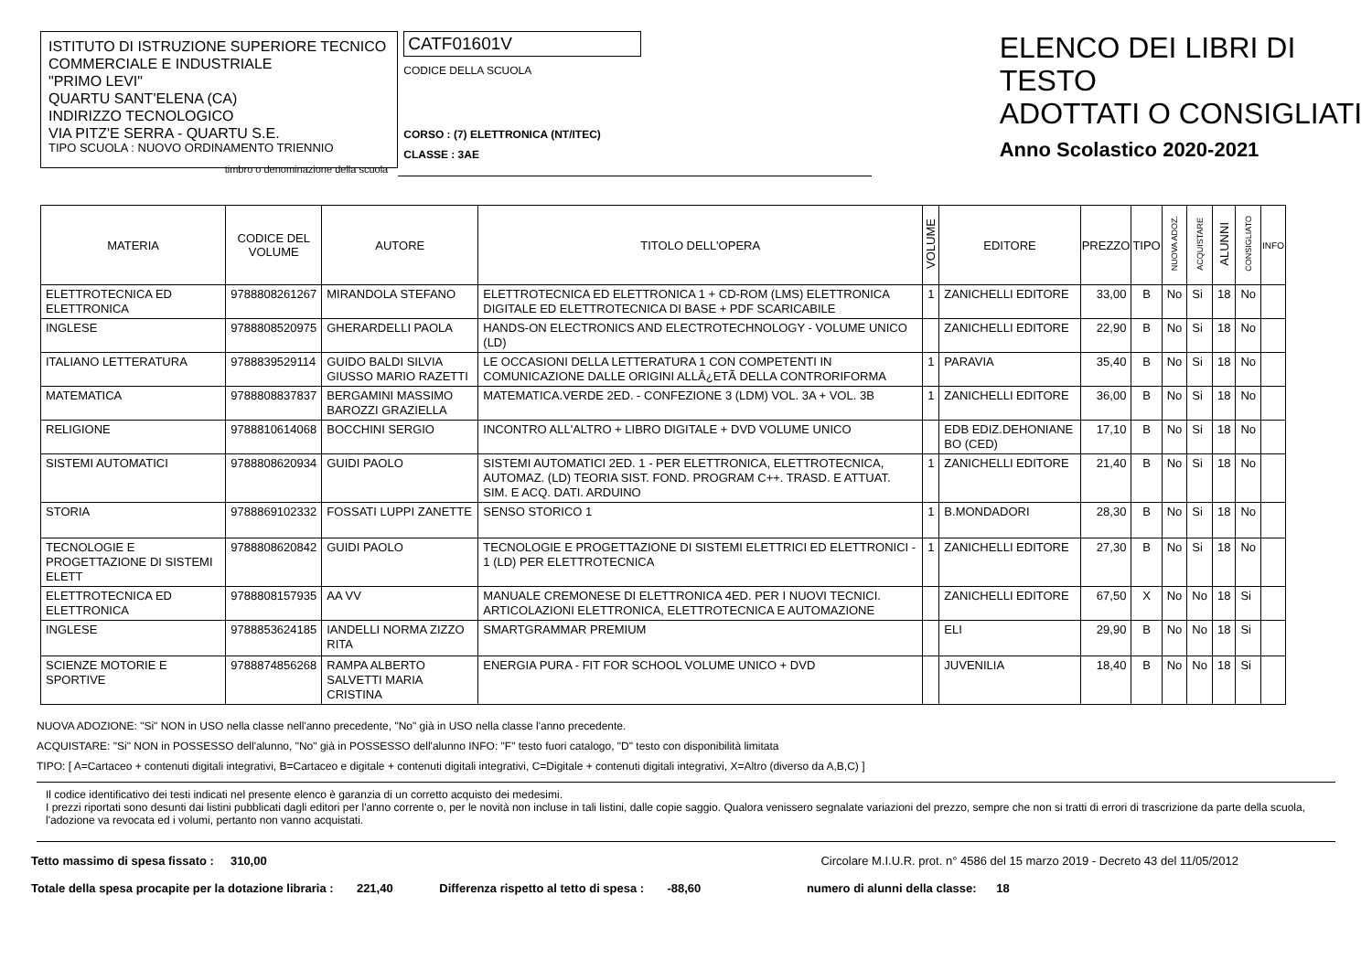ISTITUTO DI ISTRUZIONE SUPERIORE TECNICO COMMERCIALE E INDUSTRIALE
"PRIMO LEVI"
QUARTU SANT'ELENA (CA)
INDIRIZZO TECNOLOGICO
VIA PITZ'E SERRA - QUARTU S.E.
TIPO SCUOLA : NUOVO ORDINAMENTO TRIENNIO
timbro o denominazione della scuola
CATF01601V
CODICE DELLA SCUOLA
CORSO : (7) ELETTRONICA (NT/ITEC)
CLASSE : 3AE
ELENCO DEI LIBRI DI TESTO
ADOTTATI O CONSIGLIATI
Anno Scolastico 2020-2021
| MATERIA | CODICE DEL VOLUME | AUTORE | TITOLO DELL'OPERA | VOLUME | EDITORE | PREZZO | TIPO | NUOVA ADOZ. | ACQUISTARE | ALUNNI | CONSIGLIATO | INFO |
| --- | --- | --- | --- | --- | --- | --- | --- | --- | --- | --- | --- | --- |
| ELETTROTECNICA ED ELETTRONICA | 9788808261267 | MIRANDOLA STEFANO | ELETTROTECNICA ED ELETTRONICA 1 + CD-ROM (LMS) ELETTRONICA DIGITALE ED ELETTROTECNICA DI BASE + PDF SCARICABILE | 1 | ZANICHELLI EDITORE | 33,00 | B | No | Si | 18 | No | |
| INGLESE | 9788808520975 | GHERARDELLI PAOLA | HANDS-ON ELECTRONICS AND ELECTROTECHNOLOGY - VOLUME UNICO (LD) | | ZANICHELLI EDITORE | 22,90 | B | No | Si | 18 | No | |
| ITALIANO LETTERATURA | 9788839529114 | GUIDO BALDI SILVIA GIUSSO MARIO RAZETTI | LE OCCASIONI DELLA LETTERATURA 1 CON COMPETENTI IN COMUNICAZIONE DALLE ORIGINI ALLÂ¿ETÃ DELLA CONTRORIFORMA | 1 | PARAVIA | 35,40 | B | No | Si | 18 | No | |
| MATEMATICA | 9788808837837 | BERGAMINI MASSIMO BAROZZI GRAZIELLA | MATEMATICA.VERDE 2ED. - CONFEZIONE 3 (LDM) VOL. 3A + VOL. 3B | 1 | ZANICHELLI EDITORE | 36,00 | B | No | Si | 18 | No | |
| RELIGIONE | 9788810614068 | BOCCHINI SERGIO | INCONTRO ALL'ALTRO + LIBRO DIGITALE + DVD VOLUME UNICO | | EDB EDIZ.DEHONIANE BO (CED) | 17,10 | B | No | Si | 18 | No | |
| SISTEMI AUTOMATICI | 9788808620934 | GUIDI PAOLO | SISTEMI AUTOMATICI 2ED. 1 - PER ELETTRONICA, ELETTROTECNICA, AUTOMAZ. (LD) TEORIA SIST. FOND. PROGRAM C++. TRASD. E ATTUAT. SIM. E ACQ. DATI. ARDUINO | 1 | ZANICHELLI EDITORE | 21,40 | B | No | Si | 18 | No | |
| STORIA | 9788869102332 | FOSSATI LUPPI ZANETTE | SENSO STORICO 1 | 1 | B.MONDADORI | 28,30 | B | No | Si | 18 | No | |
| TECNOLOGIE E PROGETTAZIONE DI SISTEMI ELETT | 9788808620842 | GUIDI PAOLO | TECNOLOGIE E PROGETTAZIONE DI SISTEMI ELETTRICI ED ELETTRONICI - 1 (LD) PER ELETTROTECNICA | 1 | ZANICHELLI EDITORE | 27,30 | B | No | Si | 18 | No | |
| ELETTROTECNICA ED ELETTRONICA | 9788808157935 | AA VV | MANUALE CREMONESE DI ELETTRONICA 4ED. PER I NUOVI TECNICI. ARTICOLAZIONI ELETTRONICA, ELETTROTECNICA E AUTOMAZIONE | | ZANICHELLI EDITORE | 67,50 | X | No | No | 18 | Si | |
| INGLESE | 9788853624185 | IANDELLI NORMA ZIZZO RITA | SMARTGRAMMAR PREMIUM | | ELI | 29,90 | B | No | No | 18 | Si | |
| SCIENZE MOTORIE E SPORTIVE | 9788874856268 | RAMPA ALBERTO SALVETTI MARIA CRISTINA | ENERGIA PURA - FIT FOR SCHOOL VOLUME UNICO + DVD | | JUVENILIA | 18,40 | B | No | No | 18 | Si | |
NUOVA ADOZIONE: "Si" NON in USO nella classe nell'anno precedente, "No" già in USO nella classe l'anno precedente.
ACQUISTARE: "Si" NON in POSSESSO dell'alunno, "No" già in POSSESSO dell'alunno INFO: "F" testo fuori catalogo, "D" testo con disponibilità limitata
TIPO: [ A=Cartaceo + contenuti digitali integrativi, B=Cartaceo e digitale + contenuti digitali integrativi, C=Digitale + contenuti digitali integrativi, X=Altro (diverso da A,B,C) ]
Il codice identificativo dei testi indicati nel presente elenco è garanzia di un corretto acquisto dei medesimi.
I prezzi riportati sono desunti dai listini pubblicati dagli editori per l'anno corrente o, per le novità non incluse in tali listini, dalle copie saggio. Qualora venissero segnalate variazioni del prezzo, sempre che non si tratti di errori di trascrizione da parte della scuola, l'adozione va revocata ed i volumi, pertanto non vanno acquistati.
Tetto massimo di spesa fissato : 310,00 Circolare M.I.U.R. prot. n° 4586 del 15 marzo 2019 - Decreto 43 del 11/05/2012
Totale della spesa procapite per la dotazione libraria : 221,40 Differenza rispetto al tetto di spesa : -88,60 numero di alunni della classe: 18